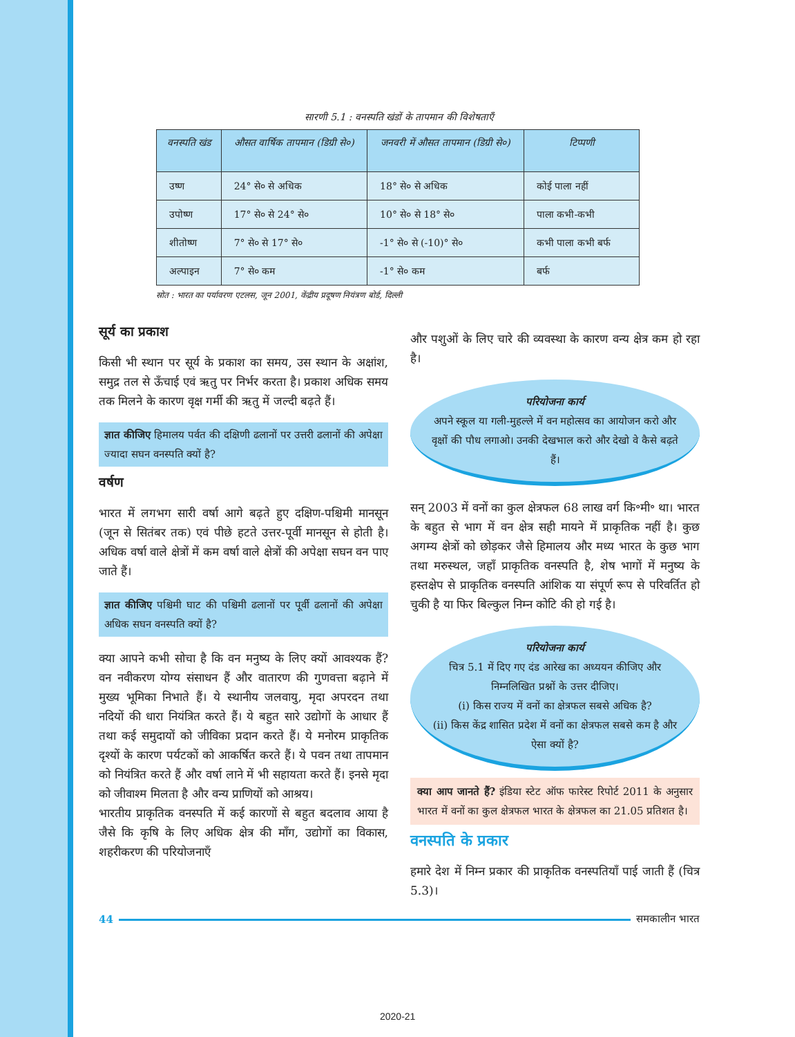सारणी 5.1 : वनस्पति खंडों के तापमान की विशेषताएँ
| वनस्पति खंड | औसत वार्षिक तापमान (डिग्री से०) | जनवरी में औसत तापमान (डिग्री से०) | टिप्पणी |
| --- | --- | --- | --- |
| उष्ण | 24° से० से अधिक | 18° से० से अधिक | कोई पाला नहीं |
| उपोष्ण | 17° से० से 24° से० | 10° से० से 18° से० | पाला कभी-कभी |
| शीतोष्ण | 7° से० से 17° से० | -1° से० से (-10)° से० | कभी पाला कभी बर्फ |
| अल्पाइन | 7° से० कम | -1° से० कम | बर्फ |
स्रोत : भारत का पर्यावरण एटलस, जून 2001, केंद्रीय प्रदूषण नियंत्रण बोर्ड, दिल्ली
सूर्य का प्रकाश
किसी भी स्थान पर सूर्य के प्रकाश का समय, उस स्थान के अक्षांश, समुद्र तल से ऊँचाई एवं ऋतु पर निर्भर करता है। प्रकाश अधिक समय तक मिलने के कारण वृक्ष गर्मी की ऋतु में जल्दी बढ़ते हैं।
ज्ञात कीजिए हिमालय पर्वत की दक्षिणी ढलानों पर उत्तरी ढलानों की अपेक्षा ज्यादा सघन वनस्पति क्यों है?
वर्षण
भारत में लगभग सारी वर्षा आगे बढ़ते हुए दक्षिण-पश्चिमी मानसून (जून से सितंबर तक) एवं पीछे हटते उत्तर-पूर्वी मानसून से होती है। अधिक वर्षा वाले क्षेत्रों में कम वर्षा वाले क्षेत्रों की अपेक्षा सघन वन पाए जाते हैं।
ज्ञात कीजिए पश्चिमी घाट की पश्चिमी ढलानों पर पूर्वी ढलानों की अपेक्षा अधिक सघन वनस्पति क्यों है?
क्या आपने कभी सोचा है कि वन मनुष्य के लिए क्यों आवश्यक हैं? वन नवीकरण योग्य संसाधन हैं और वातारण की गुणवत्ता बढ़ाने में मुख्य भूमिका निभाते हैं। ये स्थानीय जलवायु, मृदा अपरदन तथा नदियों की धारा नियंत्रित करते हैं। ये बहुत सारे उद्योगों के आधार हैं तथा कई समुदायों को जीविका प्रदान करते हैं। ये मनोरम प्राकृतिक दृश्यों के कारण पर्यटकों को आकर्षित करते हैं। ये पवन तथा तापमान को नियंत्रित करते हैं और वर्षा लाने में भी सहायता करते हैं। इनसे मृदा को जीवाश्म मिलता है और वन्य प्राणियों को आश्रय।
भारतीय प्राकृतिक वनस्पति में कई कारणों से बहुत बदलाव आया है जैसे कि कृषि के लिए अधिक क्षेत्र की माँग, उद्योगों का विकास, शहरीकरण की परियोजनाएँ
और पशुओं के लिए चारे की व्यवस्था के कारण वन्य क्षेत्र कम हो रहा है।
परियोजना कार्य
अपने स्कूल या गली-मुहल्ले में वन महोत्सव का आयोजन करो और वृक्षों की पौध लगाओ। उनकी देखभाल करो और देखो वे कैसे बढ़ते हैं।
सन् 2003 में वनों का कुल क्षेत्रफल 68 लाख वर्ग कि॰मी॰ था। भारत के बहुत से भाग में वन क्षेत्र सही मायने में प्राकृतिक नहीं है। कुछ अगम्य क्षेत्रों को छोड़कर जैसे हिमालय और मध्य भारत के कुछ भाग तथा मरुस्थल, जहाँ प्राकृतिक वनस्पति है, शेष भागों में मनुष्य के हस्तक्षेप से प्राकृतिक वनस्पति आंशिक या संपूर्ण रूप से परिवर्तित हो चुकी है या फिर बिल्कुल निम्न कोटि की हो गई है।
परियोजना कार्य
चित्र 5.1 में दिए गए दंड आरेख का अध्ययन कीजिए और निम्नलिखित प्रश्नों के उत्तर दीजिए।
(i) किस राज्य में वनों का क्षेत्रफल सबसे अधिक है?
(ii) किस केंद्र शासित प्रदेश में वनों का क्षेत्रफल सबसे कम है और ऐसा क्यों है?
क्या आप जानते हैं? इंडिया स्टेट ऑफ फारेस्ट रिपोर्ट 2011 के अनुसार भारत में वनों का कुल क्षेत्रफल भारत के क्षेत्रफल का 21.05 प्रतिशत है।
वनस्पति के प्रकार
हमारे देश में निम्न प्रकार की प्राकृतिक वनस्पतियाँ पाई जाती हैं (चित्र 5.3)।
44 समकालीन भारत
2020-21